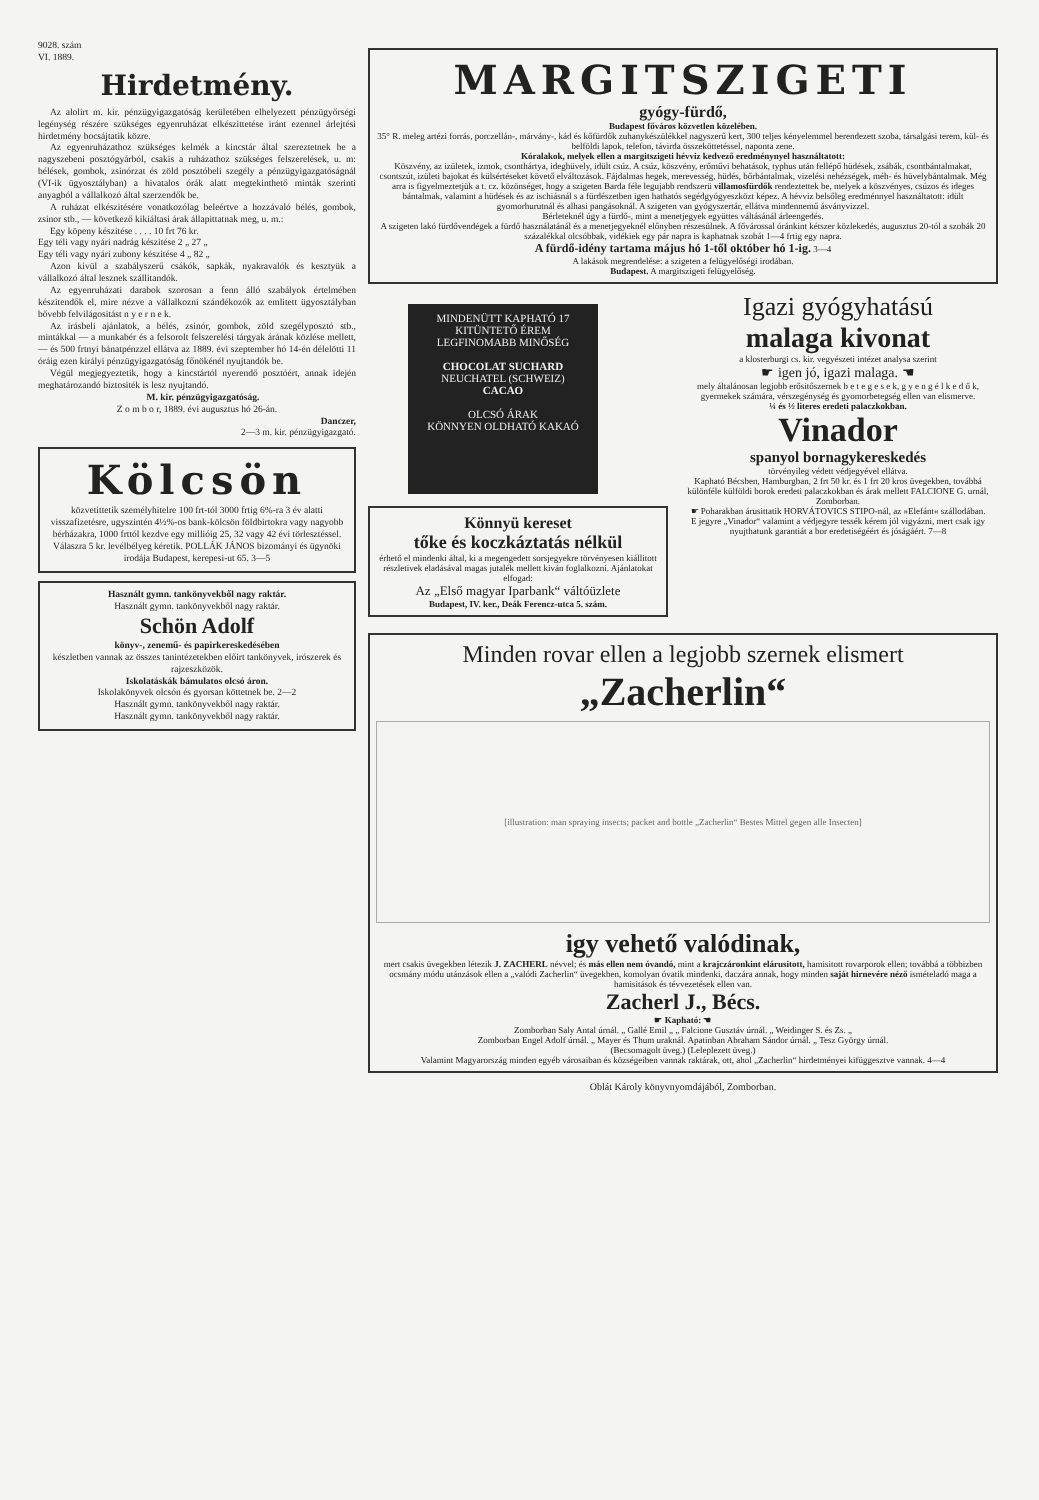9028. szám
VI. 1889.
Hirdetmény.
Az alolirt m. kir. pénzügyigazgatóság kerületében elhelyezett pénzügyőrségi legénység részére szükséges egyenruházat elkészittetése iránt ezennel árlejtési hirdetmény bocsájtatik közre.
Az egyenruházathoz szükséges kelmék a kincstár által szereztetnek be a nagyszebeni posztógyárból, csakis a ruházathoz szükséges felszerelések, u. m: bélések, gombok, zsinórzat és zöld posztóbeli szegély a pénzügyigazgatóságnál (VI-ik ügyosztályban) a hivatalos órák alatt megtekinthető minták szerinti anyagból a vállalkozó által szerzendők be.
A ruházat elkészitésére vonatkozólag beleértve a hozzávaló bélés, gombok, zsinor stb., — következő kikiáltasi árak állapittatnak meg, u. m.:
Egy köpeny készitése . . . . 10 frt 76 kr.
Egy téli vagy nyári nadrág készitése 2 „ 27 „
Egy téli vagy nyári zubony készitése 4 „ 82 „
Azon kivül a szabályszerű csákók, sapkák, nyakravalók és kesztyük a vállalkozó által lesznek szállitandók.
Az egyenruházati darabok szorosan a fenn álló szabályok értelmében készitendők el, mire nézve a vállalkozni szándékozók az emlitett ügyosztályban bővebb felvilágositást n y e r n e k.
Az irásbeli ajánlatok, a bélés, zsinór, gombok, zöld szegélyposztó stb., mintákkal — a munkabér és a felsorolt felszerelési tárgyak árának közlése mellett, — és 500 frtnyi bánatpénzzel ellátva az 1889. évi szeptember hó 14-én délelötti 11 óráig ezen királyi pénzügyigazgatóság főnökénél nyujtandók be.
Végül megjegyeztetik, hogy a kincstártól nyerendő posztóért, annak idején meghatározandó biztositék is lesz nyujtandó.
M. kir. pénzügyigazgatóság.
Z o m b o r, 1889. évi augusztus hó 26-án.
Danczer,
2—3 m. kir. pénzügyigazgató.
Kölcsön
közvetittetik személyhitelre 100 frt-tól 3000 frtig 6%-ra 3 év alatti visszafizetésre, ugyszintén 4½%-os bank-kölcsön földbirtokra vagy nagyobb bérházakra, 1000 frttól kezdve egy millióig 25, 32 vagy 42 évi törlesztéssel. Válaszra 5 kr. levélbélyeg kéretik. POLLÁK JÁNOS bizományi és ügynöki irodája Budapest, kerepesi-ut 65. 3—5
Használt gymn. tankönyvekből nagy raktár.
Használt gymn. tankönyvekből nagy raktár.
Schön Adolf
könyv-, zenemű- és papirkereskedésében
készletben vannak az összes tanintézetekben előirt tankönyvek, irószerek és rajzeszközök.
Iskolatáskák bámulatos olcsó áron.
Iskolakönyvek olcsón és gyorsan köttetnek be. 2—2
Használt gymn. tankönyvekből nagy raktár.
Használt gymn. tankönyvekből nagy raktár.
MARGITSZIGETI
gyógy-fürdő,
Budapest főváros közvetlen közelében.
35° R. meleg artézi forrás, porczellán-, márvány-, kád és kőfürdők zuhanykészülékkel nagyszerű kert, 300 teljes kényelemmel berendezett szoba, társalgási terem, kül- és belföldi lapok, telefon, távirda összeköttetéssel, naponta zene.
Kóralakok, melyek ellen a margitszigeti hévviz kedvező eredménynyel használtatott:
Köszvény, az izületek, izmok, csonthártya, ideghüvely, idült csúz. A csúz, köszvény, erőművi behatások, typhus után fellépő hüdések, zsábák, csontbántalmakat, csontszút, izületi bajokat és külsértéseket követő elváltozások. Fájdalmas hegek, merevesség, hüdés, bőrbántalmak, vizelési nehézségek, méh- és hüvelybántalmak. Még arra is figyelmeztetjük a t. cz. közönséget, hogy a szigeten Barda féle legujabb rendszerü villamosfürdők rendeztettek be, melyek a köszvényes, csúzos és ideges bántalmak, valamint a hüdések és az ischiásnál s a fürdészetben igen hathatós segédgyógyeszközt képez. A hévviz belsőleg eredménnyel használtatott: idült gyomorhurutnál és alhasi pangásoknál. A szigeten van gyógyszertár, ellátva mindennemű ásványvizzel.
Bérleteknél úgy a fürdő-, mint a menetjegyek együttes váltásánál árleengedés.
A szigeten lakó fürdővendégek a fürdő használatánál és a menetjegyeknél előnyben részesülnek. A fővárossal óránkint kétszer közlekedés, augusztus 20-tól a szobák 20 százalékkal olcsóbbak, vidékiek egy pár napra is kaphatnak szobát 1—4 frtig egy napra.
A fürdő-idény tartama május hó 1-től október hó 1-ig. 3—4
A lakások megrendelése: a szigeten a felügyelőségi irodában.
Budapest. A margitszigeti felügyelőség.
MINDENÜTT KAPHATÓ 17 KITÜNTETŐ ÉREM
LEGFINOMABB MINŐSÉG
CHOCOLAT SUCHARD
NEUCHATEL (SCHWEIZ)
CACAO
OLCSÓ ÁRAK
KÖNNYEN OLDHATÓ KAKAÓ
Könnyü kereset
tőke és koczkáztatás nélkül
érhető el mindenki által, ki a megengedett sorsjegyekre törvényesen kiállitott részletivek eladásával magas jutalék mellett kiván foglalkozni. Ajánlatokat elfogad:
Az „Első magyar Iparbank“ váltóüzlete
Budapest, IV. ker., Deák Ferencz-utca 5. szám.
Igazi gyógyhatású
malaga kivonat
a klosterburgi cs. kir. vegyészeti intézet analysa szerint
☛ igen jó, igazi malaga. ☚
mely általánosan legjobb erősitőszernek b e t e g e s e k, g y e n g é l k e d ő k, gyermekek számára, vérszegénység és gyomorbetegség ellen van elismerve.
¼ és ½ literes eredeti palaczkokban.
Vinador
spanyol bornagykereskedés
törvényileg védett védjegyével ellátva.
Kapható Bécsben, Hamburgban, 2 frt 50 kr. és 1 frt 20 kros üvegekben, továbbá különféle külföldi borok eredeti palaczkokban és árak mellett FALCIONE G. urnál, Zomborban.
☛ Poharakban árusittatik HORVÁTOVICS STIPO-nál, az »Elefánt« szállodában.
E jegyre „Vinador“ valamint a védjegyre tessék kérem jól vigyázni, mert csak igy nyujthatunk garantiát a bor eredetiségéért és jóságáért. 7—8
Minden rovar ellen a legjobb szernek elismert
„Zacherlin“
[illustration: man spraying insects; packet and bottle „Zacherlin“ Bestes Mittel gegen alle Insecten]
igy vehető valódinak,
mert csakis üvegekben létezik J. ZACHERL névvel; és más ellen nem óvandó, mint a krajczáronkint elárusitott, hamisitott rovarporok ellen; továbbá a többizben ocsmány módu utánzások ellen a „valódi Zacherlin“ üvegekben, komolyan óvatik mindenki, daczára annak, hogy minden saját hirnevére néző ismételadó maga a hamisitások és tévvezetések ellen van.
Zacherl J., Bécs.
☛ Kapható: ☚
Zomborban Saly Antal úrnál. „ Gallé Emil „ „ Falcione Gusztáv úrnál. „ Weidinger S. és Zs. „
Zomborban Engel Adolf úrnál. „ Mayer és Thum uraknál. Apatinban Abraham Sándor úrnál. „ Tesz György úrnál.
(Becsomagolt üveg.) (Leleplezett üveg.)
Valamint Magyarország minden egyéb városaiban és községeiben vannak raktárak, ott, ahol „Zacherlin“ hirdetményei kifüggesztve vannak. 4—4
Oblát Károly könyvnyomdájából, Zomborban.